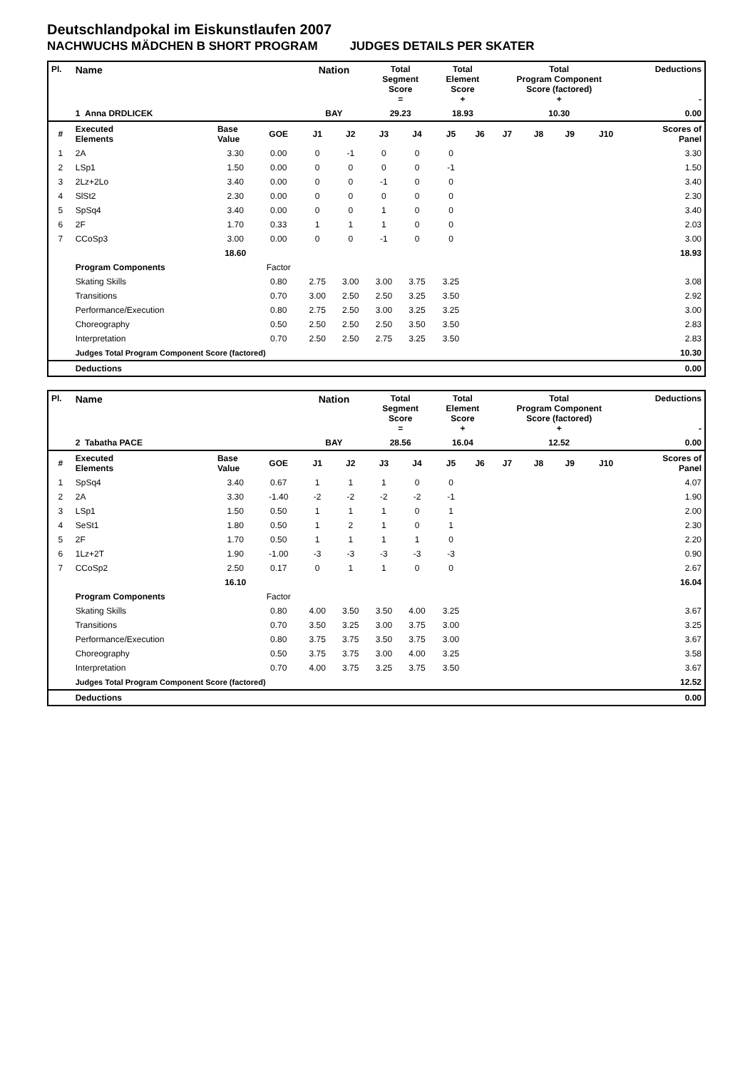Deutschlandpokal im Eiskunstlaufen 2007
NACHWUCHS MÄDCHEN B SHORT PROGRAM JUDGES DETAILS PER SKATER
| Pl. | Name | | | Nation | | Total Segment Score = | | Total Element Score + | | Total Program Component Score (factored) + | | | | Deductions - |
| | 1 Anna DRDLICEK | | | BAY | | 29.23 | | 18.93 | | 10.30 | | | | 0.00 |
| # | Executed Elements | Base Value | GOE | J1 | J2 | J3 | J4 | J5 | J6 | J7 | J8 | J9 | J10 | Scores of Panel |
| 1 | 2A | 3.30 | 0.00 | 0 | -1 | 0 | 0 | 0 | | | | | | 3.30 |
| 2 | LSp1 | 1.50 | 0.00 | 0 | 0 | 0 | 0 | -1 | | | | | | 1.50 |
| 3 | 2Lz+2Lo | 3.40 | 0.00 | 0 | 0 | -1 | 0 | 0 | | | | | | 3.40 |
| 4 | SlSt2 | 2.30 | 0.00 | 0 | 0 | 0 | 0 | 0 | | | | | | 2.30 |
| 5 | SpSq4 | 3.40 | 0.00 | 0 | 0 | 1 | 0 | 0 | | | | | | 3.40 |
| 6 | 2F | 1.70 | 0.33 | 1 | 1 | 1 | 0 | 0 | | | | | | 2.03 |
| 7 | CCoSp3 | 3.00 | 0.00 | 0 | 0 | -1 | 0 | 0 | | | | | | 3.00 |
| | | 18.60 | | | | | | | | | | | | 18.93 |
| | Program Components | | Factor | | | | | | | | | | | |
| | Skating Skills | | 0.80 | 2.75 | 3.00 | 3.00 | 3.75 | 3.25 | | | | | | 3.08 |
| | Transitions | | 0.70 | 3.00 | 2.50 | 2.50 | 3.25 | 3.50 | | | | | | 2.92 |
| | Performance/Execution | | 0.80 | 2.75 | 2.50 | 3.00 | 3.25 | 3.25 | | | | | | 3.00 |
| | Choreography | | 0.50 | 2.50 | 2.50 | 2.50 | 3.50 | 3.50 | | | | | | 2.83 |
| | Interpretation | | 0.70 | 2.50 | 2.50 | 2.75 | 3.25 | 3.50 | | | | | | 2.83 |
| | Judges Total Program Component Score (factored) | | | | | | | | | | | | | 10.30 |
| | Deductions | | | | | | | | | | | | | 0.00 |
| Pl. | Name | | | Nation | | Total Segment Score = | | Total Element Score + | | Total Program Component Score (factored) + | | | | Deductions - |
| | 2 Tabatha PACE | | | BAY | | 28.56 | | 16.04 | | 12.52 | | | | 0.00 |
| # | Executed Elements | Base Value | GOE | J1 | J2 | J3 | J4 | J5 | J6 | J7 | J8 | J9 | J10 | Scores of Panel |
| 1 | SpSq4 | 3.40 | 0.67 | 1 | 1 | 1 | 0 | 0 | | | | | | 4.07 |
| 2 | 2A | 3.30 | -1.40 | -2 | -2 | -2 | -2 | -1 | | | | | | 1.90 |
| 3 | LSp1 | 1.50 | 0.50 | 1 | 1 | 1 | 0 | 1 | | | | | | 2.00 |
| 4 | SeSt1 | 1.80 | 0.50 | 1 | 2 | 1 | 0 | 1 | | | | | | 2.30 |
| 5 | 2F | 1.70 | 0.50 | 1 | 1 | 1 | 1 | 0 | | | | | | 2.20 |
| 6 | 1Lz+2T | 1.90 | -1.00 | -3 | -3 | -3 | -3 | -3 | | | | | | 0.90 |
| 7 | CCoSp2 | 2.50 | 0.17 | 0 | 1 | 1 | 0 | 0 | | | | | | 2.67 |
| | | 16.10 | | | | | | | | | | | | 16.04 |
| | Program Components | | Factor | | | | | | | | | | | |
| | Skating Skills | | 0.80 | 4.00 | 3.50 | 3.50 | 4.00 | 3.25 | | | | | | 3.67 |
| | Transitions | | 0.70 | 3.50 | 3.25 | 3.00 | 3.75 | 3.00 | | | | | | 3.25 |
| | Performance/Execution | | 0.80 | 3.75 | 3.75 | 3.50 | 3.75 | 3.00 | | | | | | 3.67 |
| | Choreography | | 0.50 | 3.75 | 3.75 | 3.00 | 4.00 | 3.25 | | | | | | 3.58 |
| | Interpretation | | 0.70 | 4.00 | 3.75 | 3.25 | 3.75 | 3.50 | | | | | | 3.67 |
| | Judges Total Program Component Score (factored) | | | | | | | | | | | | | 12.52 |
| | Deductions | | | | | | | | | | | | | 0.00 |